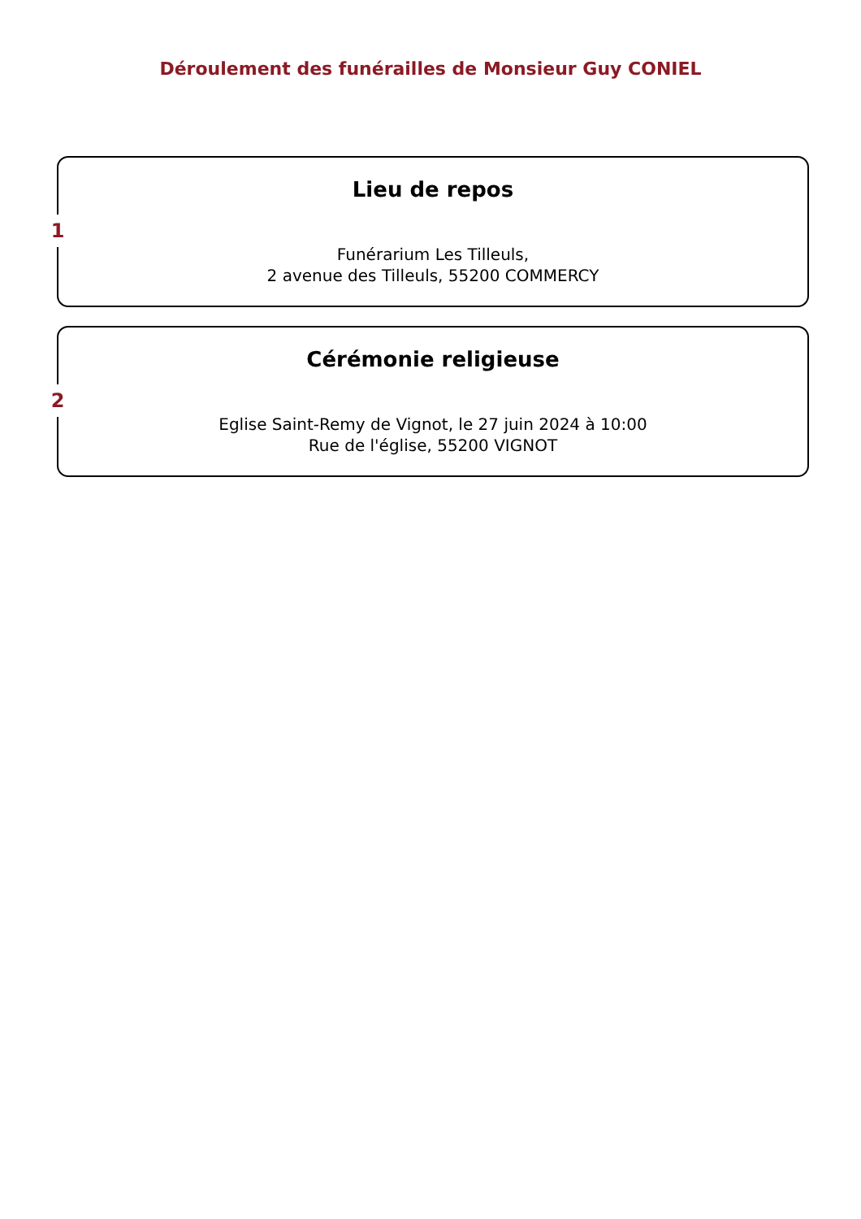Déroulement des funérailles de Monsieur Guy CONIEL
1
Lieu de repos
Funérarium Les Tilleuls,
2 avenue des Tilleuls, 55200 COMMERCY
2
Cérémonie religieuse
Eglise Saint-Remy de Vignot, le 27 juin 2024 à 10:00
Rue de l'église, 55200 VIGNOT